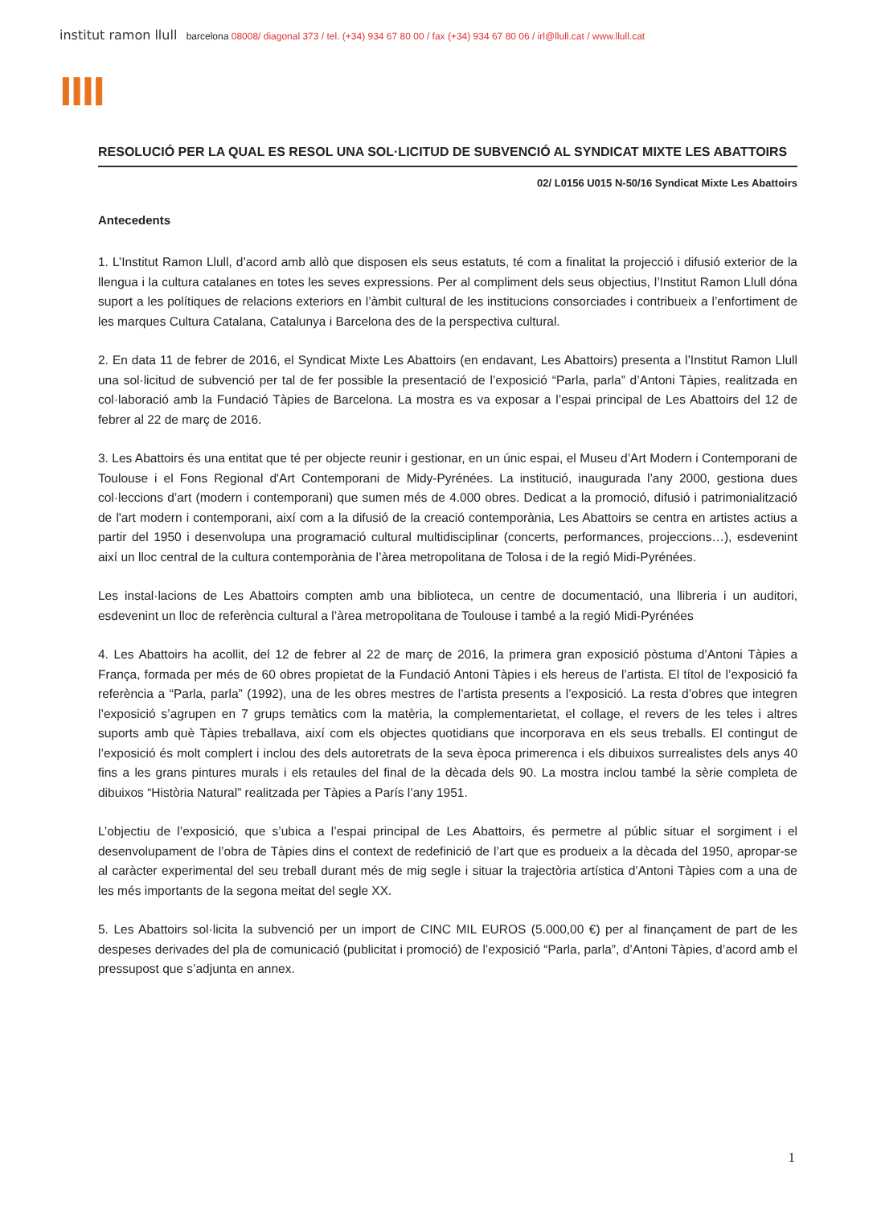institut ramon llull barcelona 08008/ diagonal 373 / tel. (+34) 934 67 80 00 / fax (+34) 934 67 80 06 / irl@llull.cat / www.llull.cat
llll
RESOLUCIÓ PER LA QUAL ES RESOL UNA SOL·LICITUD DE SUBVENCIÓ AL SYNDICAT MIXTE LES ABATTOIRS
02/ L0156 U015 N-50/16 Syndicat Mixte Les Abattoirs
Antecedents
1. L’Institut Ramon Llull, d’acord amb allò que disposen els seus estatuts, té com a finalitat la projecció i difusió exterior de la llengua i la cultura catalanes en totes les seves expressions. Per al compliment dels seus objectius, l’Institut Ramon Llull dóna suport a les polítiques de relacions exteriors en l’àmbit cultural de les institucions consorciades i contribueix a l’enfortiment de les marques Cultura Catalana, Catalunya i Barcelona des de la perspectiva cultural.
2. En data 11 de febrer de 2016, el Syndicat Mixte Les Abattoirs (en endavant, Les Abattoirs) presenta a l’Institut Ramon Llull una sol·licitud de subvenció per tal de fer possible la presentació de l’exposició “Parla, parla” d’Antoni Tàpies, realitzada en col·laboració amb la Fundació Tàpies de Barcelona. La mostra es va exposar a l’espai principal de Les Abattoirs del 12 de febrer al 22 de març de 2016.
3. Les Abattoirs és una entitat que té per objecte reunir i gestionar, en un únic espai, el Museu d’Art Modern i Contemporani de Toulouse i el Fons Regional d'Art Contemporani de Midy-Pyrénées. La institució, inaugurada l’any 2000, gestiona dues col·leccions d’art (modern i contemporani) que sumen més de 4.000 obres. Dedicat a la promoció, difusió i patrimonialització de l'art modern i contemporani, així com a la difusió de la creació contemporània, Les Abattoirs se centra en artistes actius a partir del 1950 i desenvolupa una programació cultural multidisciplinar (concerts, performances, projeccions…), esdevenint així un lloc central de la cultura contemporània de l’àrea metropolitana de Tolosa i de la regió Midi-Pyrénées.
Les instal·lacions de Les Abattoirs compten amb una biblioteca, un centre de documentació, una llibreria i un auditori, esdevenint un lloc de referència cultural a l’àrea metropolitana de Toulouse i també a la regió Midi-Pyrénées
4. Les Abattoirs ha acollit, del 12 de febrer al 22 de març de 2016, la primera gran exposició pòstuma d’Antoni Tàpies a França, formada per més de 60 obres propietat de la Fundació Antoni Tàpies i els hereus de l’artista. El títol de l’exposició fa referència a “Parla, parla” (1992), una de les obres mestres de l’artista presents a l’exposició. La resta d’obres que integren l’exposició s’agrupen en 7 grups temàtics com la matèria, la complementarietat, el collage, el revers de les teles i altres suports amb què Tàpies treballava, així com els objectes quotidians que incorporava en els seus treballs. El contingut de l’exposició és molt complert i inclou des dels autoretrats de la seva època primerenca i els dibuixos surrealistes dels anys 40 fins a les grans pintures murals i els retaules del final de la dècada dels 90. La mostra inclou també la sèrie completa de dibuixos “Història Natural” realitzada per Tàpies a París l’any 1951.
L’objectiu de l’exposició, que s’ubica a l’espai principal de Les Abattoirs, és permetre al públic situar el sorgiment i el desenvolupament de l’obra de Tàpies dins el context de redefinició de l’art que es produeix a la dècada del 1950, apropar-se al caràcter experimental del seu treball durant més de mig segle i situar la trajectòria artística d’Antoni Tàpies com a una de les més importants de la segona meitat del segle XX.
5. Les Abattoirs sol·licita la subvenció per un import de CINC MIL EUROS (5.000,00 €) per al finançament de part de les despeses derivades del pla de comunicació (publicitat i promoció) de l’exposició “Parla, parla”, d’Antoni Tàpies, d’acord amb el pressupost que s’adjunta en annex.
1